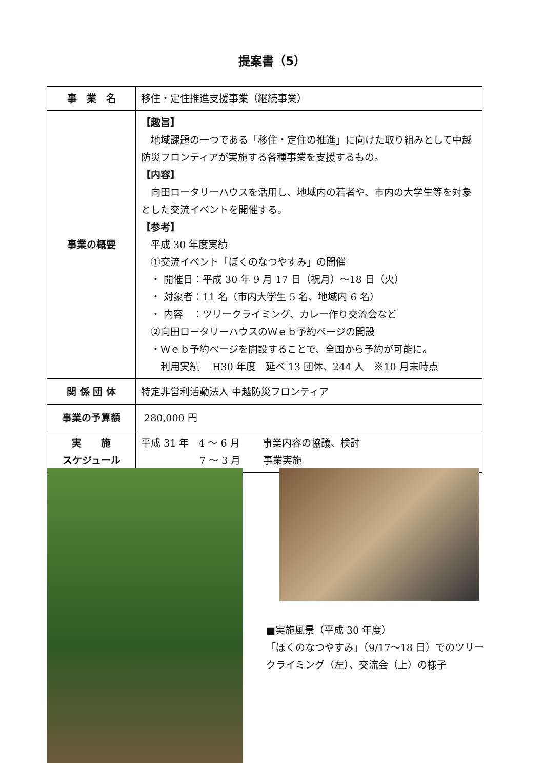提案書（5）
| 事 業 名 | 移住・定住推進支援事業（継続事業） |
| 事業の概要 | 【趣旨】 地域課題の一つである「移住・定住の推進」に向けた取り組みとして中越防災フロンティアが実施する各種事業を支援するもの。 【内容】 向田ロータリーハウスを活用し、地域内の若者や、市内の大学生等を対象とした交流イベントを開催する。 【参考】 平成 30 年度実績 ①交流イベント「ぼくのなつやすみ」の開催 ・ 開催日：平成 30 年 9 月 17 日（祝月）～18 日（火） ・ 対象者：11 名（市内大学生 5 名、地域内 6 名） ・ 内容 ：ツリークライミング、カレー作り交流会など ②向田ロータリーハウスのＷｅｂ予約ページの開設 ・Ｗｅｂ予約ページを開設することで、全国から予約が可能に。 利用実績 H30 年度 延べ 13 団体、244 人 ※10 月末時点 |
| 関 係 団 体 | 特定非営利活動法人 中越防災フロンティア |
| 事業の予算額 | 280,000 円 |
| 実 施 スケジュール | 平成 31 年 4 ～ 6 月 事業内容の協議、検討 7 ～ 3 月 事業実施 |
■実施風景（平成 30 年度）
「ぼくのなつやすみ」（9/17～18 日）でのツリークライミング（左）、交流会（上）の様子